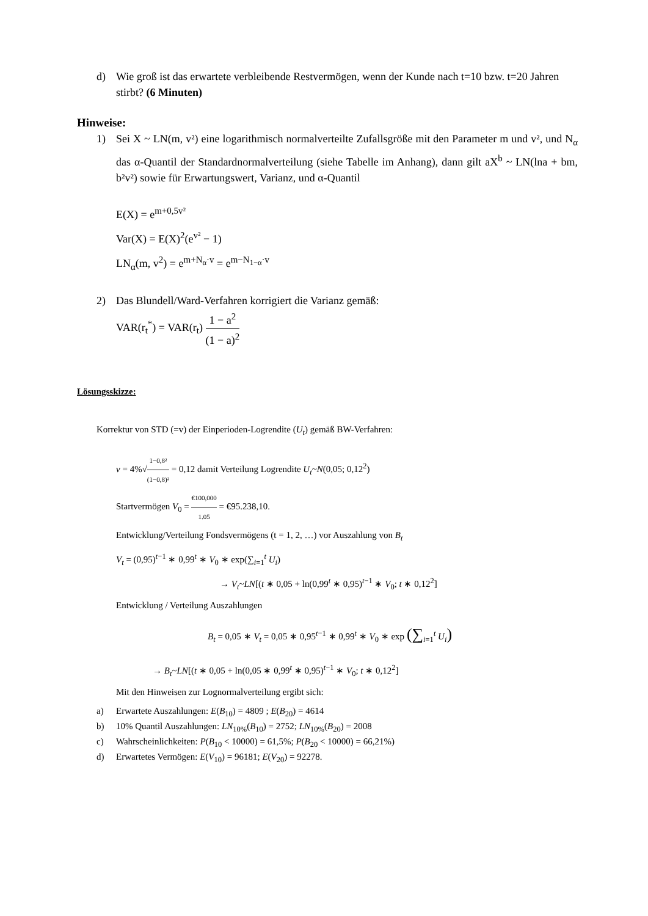d) Wie groß ist das erwartete verbleibende Restvermögen, wenn der Kunde nach t=10 bzw. t=20 Jahren stirbt? (6 Minuten)
Hinweise:
1) Sei X ~ LN(m, v²) eine logarithmisch normalverteilte Zufallsgröße mit den Parameter m und v², und N<sub>α</sub> das α-Quantil der Standardnormalverteilung (siehe Tabelle im Anhang), dann gilt aX<sup>b</sup> ~ LN(lna + bm, b²v²) sowie für Erwartungswert, Varianz, und α-Quantil
E(X) = e<sup>m+0,5v²</sup>
Var(X) = E(X)<sup>2</sup>(e<sup>v²</sup> − 1)
LN<sub>α</sub>(m, v<sup>2</sup>) = e<sup>m+N<sub>α</sub>·v</sup> = e<sup>m−N<sub>1−α</sub>·v</sup>
2) Das Blundell/Ward-Verfahren korrigiert die Varianz gemäß:
VAR(r<sub>t</sub><sup>*</sup>) = VAR(r<sub>t</sub>) 1 − a<sup>2</sup> (1 − a)<sup>2</sup>
Lösungsskizze:
Korrektur von STD (=v) der Einperioden-Logrendite (U<sub>t</sub>) gemäß BW-Verfahren:
v = 4%√1−0,8² (1−0,8)² = 0,12 damit Verteilung Logrendite U<sub>t</sub>~N(0,05; 0,12<sup>2</sup>)
Startvermögen V<sub>0</sub> = €100,000 1.05 = €95.238,10.
Entwicklung/Verteilung Fondsvermögens (t = 1, 2, …) vor Auszahlung von B<sub>t</sub>
V<sub>t</sub> = (0,95)<sup>t−1</sup> ∗ 0,99<sup>t</sup> ∗ V<sub>0</sub> ∗ exp(∑<sub>i=1</sub><sup>t</sup> U<sub>i</sub>)
→ V<sub>t</sub>~LN[(t ∗ 0,05 + ln(0,99<sup>t</sup> ∗ 0,95)<sup>t−1</sup> ∗ V<sub>0</sub>; t ∗ 0,12<sup>2</sup>]
Entwicklung / Verteilung Auszahlungen
B<sub>t</sub> = 0,05 ∗ V<sub>t</sub> = 0,05 ∗ 0,95<sup>t−1</sup> ∗ 0,99<sup>t</sup> ∗ V<sub>0</sub> ∗ exp (∑<sub>i=1</sub><sup>t</sup> U<sub>i</sub>)
→ B<sub>t</sub>~LN[(t ∗ 0,05 + ln(0,05 ∗ 0,99<sup>t</sup> ∗ 0,95)<sup>t−1</sup> ∗ V<sub>0</sub>; t ∗ 0,12<sup>2</sup>]
Mit den Hinweisen zur Lognormalverteilung ergibt sich:
a) Erwartete Auszahlungen: E(B<sub>10</sub>) = 4809 ; E(B<sub>20</sub>) = 4614
b) 10% Quantil Auszahlungen: LN<sub>10%</sub>(B<sub>10</sub>) = 2752; LN<sub>10%</sub>(B<sub>20</sub>) = 2008
c) Wahrscheinlichkeiten: P(B<sub>10</sub> < 10000) = 61,5%; P(B<sub>20</sub> < 10000) = 66,21%)
d) Erwartetes Vermögen: E(V<sub>10</sub>) = 96181; E(V<sub>20</sub>) = 92278.